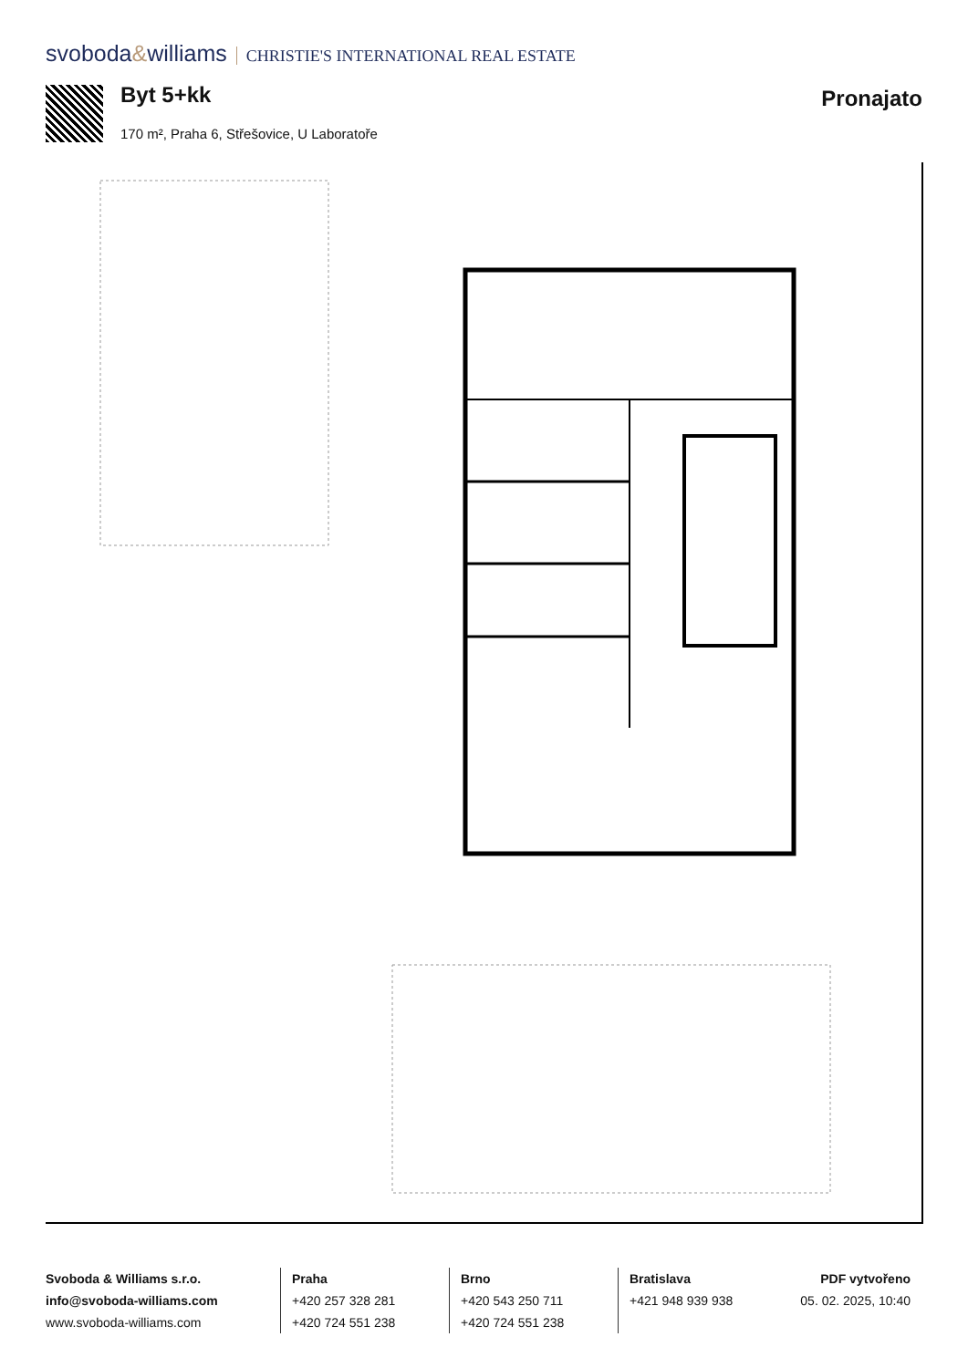svoboda&williams CHRISTIE'S INTERNATIONAL REAL ESTATE
Byt 5+kk
170 m², Praha 6, Střešovice, U Laboratoře
Pronajato
Svoboda & Williams s.r.o.
info@svoboda-williams.com
www.svoboda-williams.com
Praha
+420 257 328 281
+420 724 551 238
Brno
+420 543 250 711
+420 724 551 238
Bratislava
+421 948 939 938
PDF vytvořeno
05. 02. 2025, 10:40